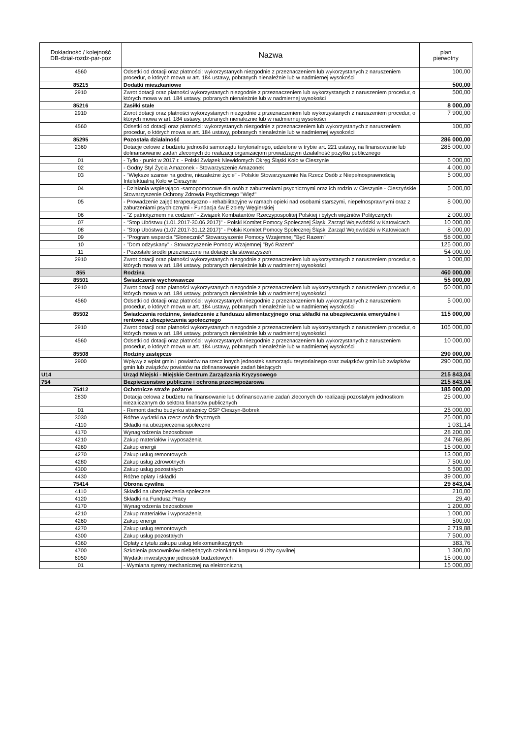| Dokładność / kolejność DB-dział-rozdz-par-poz | Nazwa | plan pierwotny |
| --- | --- | --- |
| 4560 | Odsetki od dotacji oraz płatności: wykorzystanych niezgodnie z przeznaczeniem lub wykorzystanych z naruszeniem procedur, o których mowa w art. 184 ustawy, pobranych nienależnie lub w nadmiernej wysokości | 100,00 |
| 85215 | Dodatki mieszkaniowe | 500,00 |
| 2910 | Zwrot dotacji oraz płatności wykorzystanych niezgodnie z przeznaczeniem lub wykorzystanych z naruszeniem procedur, o których mowa w art. 184 ustawy, pobranych nienależnie lub w nadmiernej wysokości | 500,00 |
| 85216 | Zasiłki stałe | 8 000,00 |
| 2910 | Zwrot dotacji oraz płatności wykorzystanych niezgodnie z przeznaczeniem lub wykorzystanych z naruszeniem procedur, o których mowa w art. 184 ustawy, pobranych nienależnie lub w nadmiernej wysokości | 7 900,00 |
| 4560 | Odsetki od dotacji oraz płatności: wykorzystanych niezgodnie z przeznaczeniem lub wykorzystanych z naruszeniem procedur, o których mowa w art. 184 ustawy, pobranych nienależnie lub w nadmiernej wysokości | 100,00 |
| 85295 | Pozostała działalność | 286 000,00 |
| 2360 | Dotacje celowe z budżetu jednostki samorządu terytorialnego, udzielone w trybie art. 221 ustawy, na finansowanie lub dofinansowanie zadań zleconych do realizacji organizacjom prowadzącym działalność pożytku publicznego | 285 000,00 |
| 01 | - Tyflo - punkt w 2017 r. - Polski Związek Niewidomych Okręg Śląski Koło w Cieszynie | 6 000,00 |
| 02 | - Godny Styl Życia Amazonek - Stowarzyszenie Amazonek | 4 000,00 |
| 03 | - "Większe szanse na godne, niezależne życie" - Polskie Stowarzyszenie Na Rzecz Osób z Niepełnosprawnością Intelektualną Koło w Cieszynie | 5 000,00 |
| 04 | - Działania wspierająco -samopomocowe dla osób z zaburzeniami psychicznymi oraz ich rodzin w Cieszynie - Cieszyńskie Stowarzyszenie Ochrony Zdrowia Psychicznego "Więź" | 5 000,00 |
| 05 | - Prowadzenie zajęć terapeutyczno - rehabilitacyjne w ramach opieki nad osobami starszymi, niepełnosprawnymi oraz z zaburzeniami psychicznymi - Fundacja św.Elżbiety Węgierskiej | 8 000,00 |
| 06 | - "Z patriotyzmem na codzień" - Związek Kombatantów Rzeczypospolitej Polskiej i byłych więźniów Politycznych | 2 000,00 |
| 07 | - "Stop Ubóstwu (1.01.2017-30.06.2017)" - Polski Komitet Pomocy Społecznej Śląski Zarząd Wojewódzki w Katowicach | 10 000,00 |
| 08 | - "Stop Ubóstwu (1.07.2017-31.12.2017)" - Polski Komitet Pomocy Społecznej Śląski Zarząd Wojewódzki w Katowicach | 8 000,00 |
| 09 | - "Program wsparcia "Słonecznik" Stowarzyszenie Pomocy Wzajemnej "Być Razem" | 58 000,00 |
| 10 | - "Dom odzyskany" - Stowarzyszenie Pomocy Wzajemnej "Być Razem" | 125 000,00 |
| 11 | - Pozostałe środki przeznaczone na dotacje dla stowarzyszeń | 54 000,00 |
| 2910 | Zwrot dotacji oraz płatności wykorzystanych niezgodnie z przeznaczeniem lub wykorzystanych z naruszeniem procedur, o których mowa w art. 184 ustawy, pobranych nienależnie lub w nadmiernej wysokości | 1 000,00 |
| 855 | Rodzina | 460 000,00 |
| 85501 | Świadczenie wychowawcze | 55 000,00 |
| 2910 | Zwrot dotacji oraz płatności wykorzystanych niezgodnie z przeznaczeniem lub wykorzystanych z naruszeniem procedur, o których mowa w art. 184 ustawy, pobranych nienależnie lub w nadmiernej wysokości | 50 000,00 |
| 4560 | Odsetki od dotacji oraz płatności: wykorzystanych niezgodnie z przeznaczeniem lub wykorzystanych z naruszeniem procedur, o których mowa w art. 184 ustawy, pobranych nienależnie lub w nadmiernej wysokości | 5 000,00 |
| 85502 | Świadczenia rodzinne, świadczenie z funduszu alimentacyjnego oraz składki na ubezpieczenia emerytalne i rentowe z ubezpieczenia społecznego | 115 000,00 |
| 2910 | Zwrot dotacji oraz płatności wykorzystanych niezgodnie z przeznaczeniem lub wykorzystanych z naruszeniem procedur, o których mowa w art. 184 ustawy, pobranych nienależnie lub w nadmiernej wysokości | 105 000,00 |
| 4560 | Odsetki od dotacji oraz płatności: wykorzystanych niezgodnie z przeznaczeniem lub wykorzystanych z naruszeniem procedur, o których mowa w art. 184 ustawy, pobranych nienależnie lub w nadmiernej wysokości | 10 000,00 |
| 85508 | Rodziny zastępcze | 290 000,00 |
| 2900 | Wpływy z wpłat gmin i powiatów na rzecz innych jednostek samorządu terytorialnego oraz związków gmin lub związków gmin lub związków powiatów na dofinansowanie zadań bieżących | 290 000,00 |
| U14 | Urząd Miejski - Miejskie Centrum Zarządzania Kryzysowego | 215 843,04 |
| 754 | Bezpieczenstwo publiczne i ochrona przeciwpożarowa | 215 843,04 |
| 75412 | Ochotnicze straże pożarne | 185 000,00 |
| 2830 | Dotacja celowa z budżetu na finansowanie lub dofinansowanie zadań zleconych do realizacji pozostałym jednostkom niezaliczanym do sektora finansów publicznych | 25 000,00 |
| 01 | - Remont dachu budynku strażnicy OSP Cieszyn-Bobrek | 25 000,00 |
| 3030 | Różne wydatki na rzecz osób fizycznych | 25 000,00 |
| 4110 | Składki na ubezpieczenia społeczne | 1 031,14 |
| 4170 | Wynagrodzenia bezosobowe | 28 200,00 |
| 4210 | Zakup materiałów i wyposażenia | 24 768,86 |
| 4260 | Zakup energii | 15 000,00 |
| 4270 | Zakup usług remontowych | 13 000,00 |
| 4280 | Zakup usług zdrowotnych | 7 500,00 |
| 4300 | Zakup usług pozostałych | 6 500,00 |
| 4430 | Różne opłaty i składki | 39 000,00 |
| 75414 | Obrona cywilna | 29 843,04 |
| 4110 | Składki na ubezpieczenia społeczne | 210,00 |
| 4120 | Składki na Fundusz Pracy | 29,40 |
| 4170 | Wynagrodzenia bezosobowe | 1 200,00 |
| 4210 | Zakup materiałów i wyposażenia | 1 000,00 |
| 4260 | Zakup energii | 500,00 |
| 4270 | Zakup usług remontowych | 2 719,88 |
| 4300 | Zakup usług pozostałych | 7 500,00 |
| 4360 | Opłaty z tytułu zakupu usług telekomunikacyjnych | 383,76 |
| 4700 | Szkolenia pracowników niebędących członkami korpusu służby cywilnej | 1 300,00 |
| 6050 | Wydatki inwestycyjne jednostek budżetowych | 15 000,00 |
| 01 | - Wymiana syreny mechanicznej na elektroniczną | 15 000,00 |